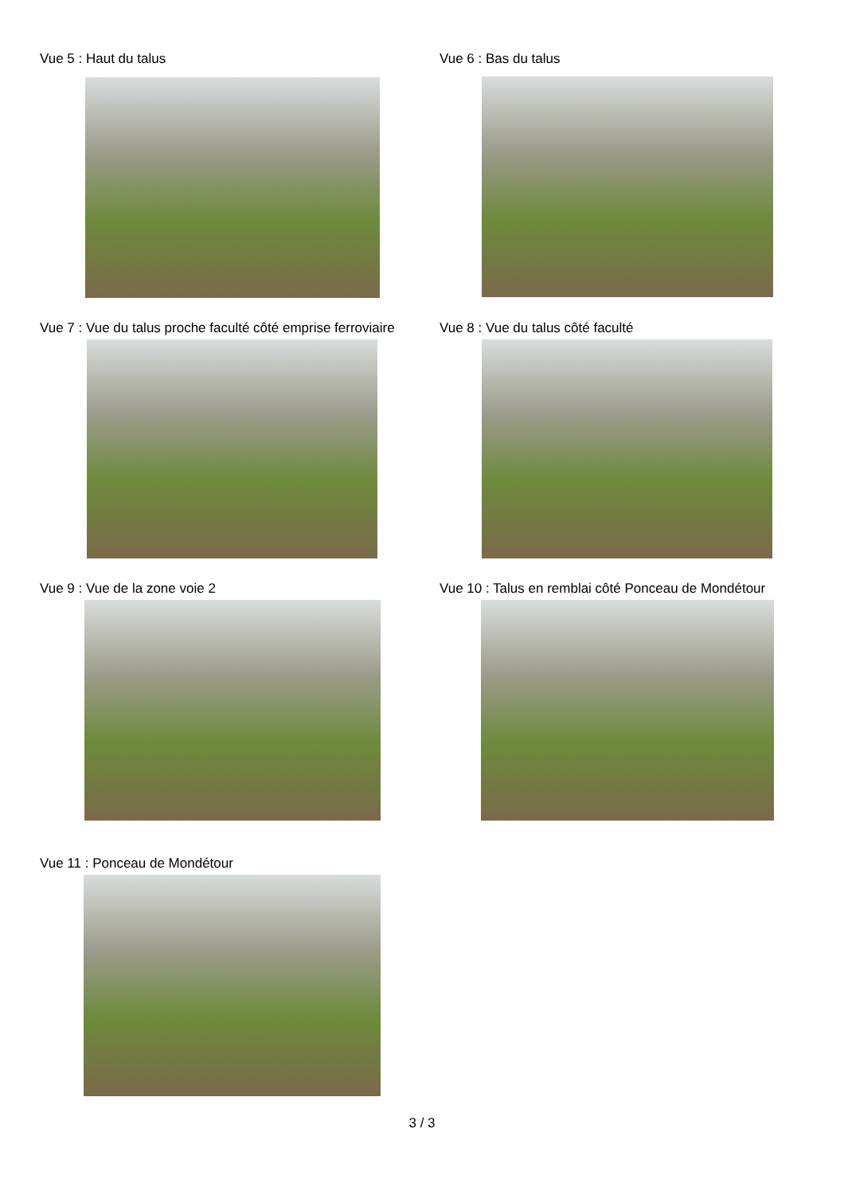Vue 5 : Haut du talus Vue 6 : Bas du talus
Vue 7 : Vue du talus proche faculté côté emprise ferroviaire
Vue 8 : Vue du talus côté faculté
Vue 9 : Vue de la zone voie 2 Vue 10 : Talus en remblai côté Ponceau de Mondétour
Vue 11 : Ponceau de Mondétour
3 / 3